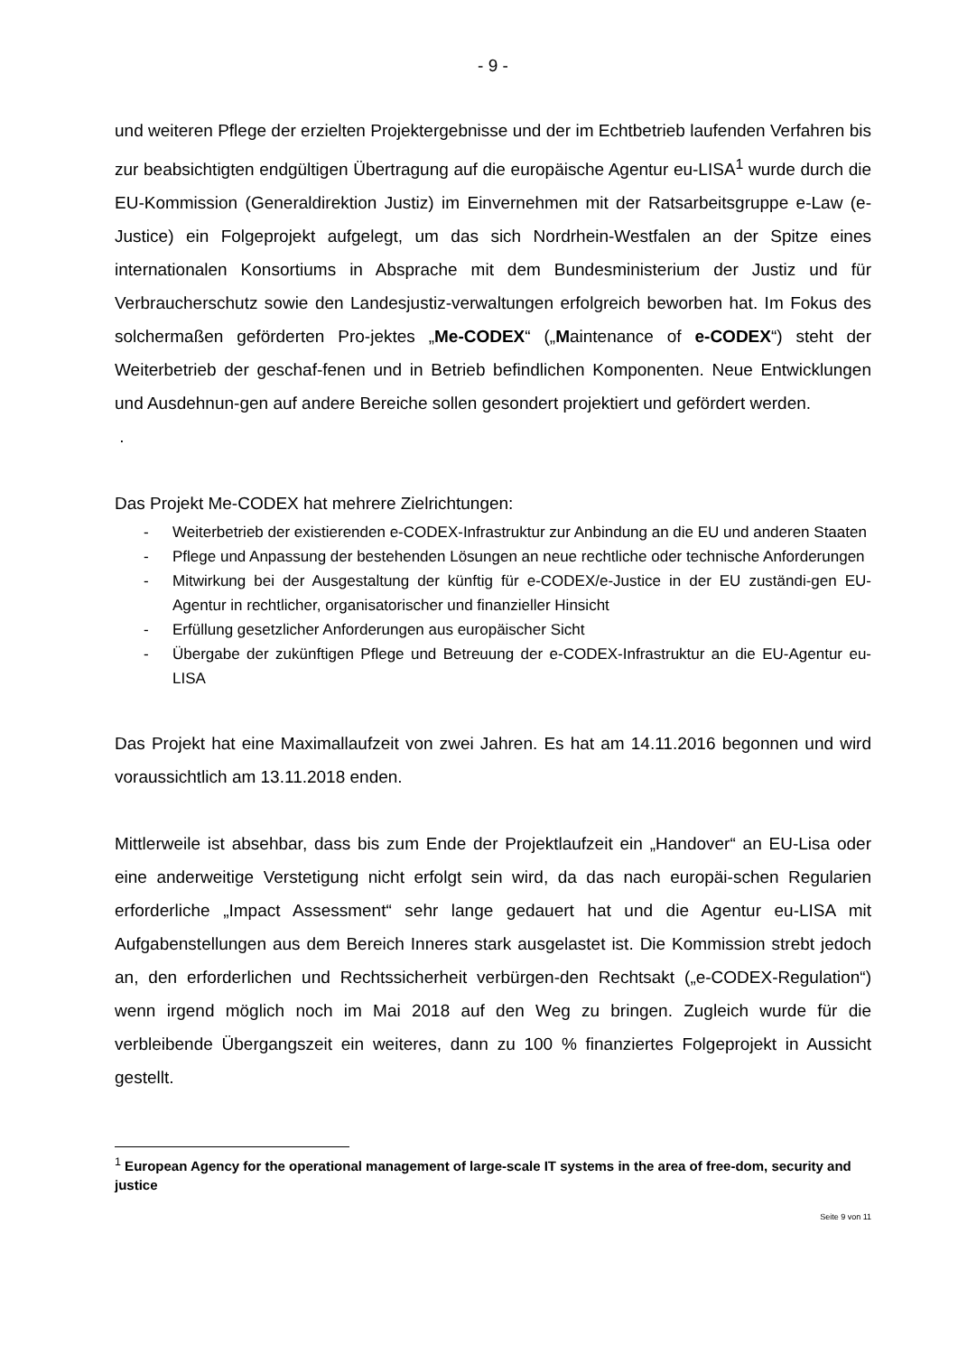- 9 -
und weiteren Pflege der erzielten Projektergebnisse und der im Echtbetrieb laufenden Verfahren bis zur beabsichtigten endgültigen Übertragung auf die europäische Agentur eu-LISA<sup>1</sup> wurde durch die EU-Kommission (Generaldirektion Justiz) im Einvernehmen mit der Ratsarbeitsgruppe e-Law (e-Justice) ein Folgeprojekt aufgelegt, um das sich Nordrhein-Westfalen an der Spitze eines internationalen Konsortiums in Absprache mit dem Bundesministerium der Justiz und für Verbraucherschutz sowie den Landesjustiz-verwaltungen erfolgreich beworben hat. Im Fokus des solchermaßen geförderten Pro-jektes „Me-CODEX“ („Maintenance of e-CODEX“) steht der Weiterbetrieb der geschaf-fenen und in Betrieb befindlichen Komponenten. Neue Entwicklungen und Ausdehnun-gen auf andere Bereiche sollen gesondert projektiert und gefördert werden.
.
Das Projekt Me-CODEX hat mehrere Zielrichtungen:
- Weiterbetrieb der existierenden e-CODEX-Infrastruktur zur Anbindung an die EU und anderen Staaten
- Pflege und Anpassung der bestehenden Lösungen an neue rechtliche oder technische Anforderungen
- Mitwirkung bei der Ausgestaltung der künftig für e-CODEX/e-Justice in der EU zuständi-gen EU-Agentur in rechtlicher, organisatorischer und finanzieller Hinsicht
- Erfüllung gesetzlicher Anforderungen aus europäischer Sicht
- Übergabe der zukünftigen Pflege und Betreuung der e-CODEX-Infrastruktur an die EU-Agentur eu-LISA
Das Projekt hat eine Maximallaufzeit von zwei Jahren. Es hat am 14.11.2016 begonnen und wird voraussichtlich am 13.11.2018 enden.
Mittlerweile ist absehbar, dass bis zum Ende der Projektlaufzeit ein „Handover“ an EU-Lisa oder eine anderweitige Verstetigung nicht erfolgt sein wird, da das nach europäi-schen Regularien erforderliche „Impact Assessment“ sehr lange gedauert hat und die Agentur eu-LISA mit Aufgabenstellungen aus dem Bereich Inneres stark ausgelastet ist. Die Kommission strebt jedoch an, den erforderlichen und Rechtssicherheit verbürgen-den Rechtsakt („e-CODEX-Regulation“) wenn irgend möglich noch im Mai 2018 auf den Weg zu bringen. Zugleich wurde für die verbleibende Übergangszeit ein weiteres, dann zu 100 % finanziertes Folgeprojekt in Aussicht gestellt.
<sup>1</sup> European Agency for the operational management of large-scale IT systems in the area of free-dom, security and justice
Seite 9 von 11